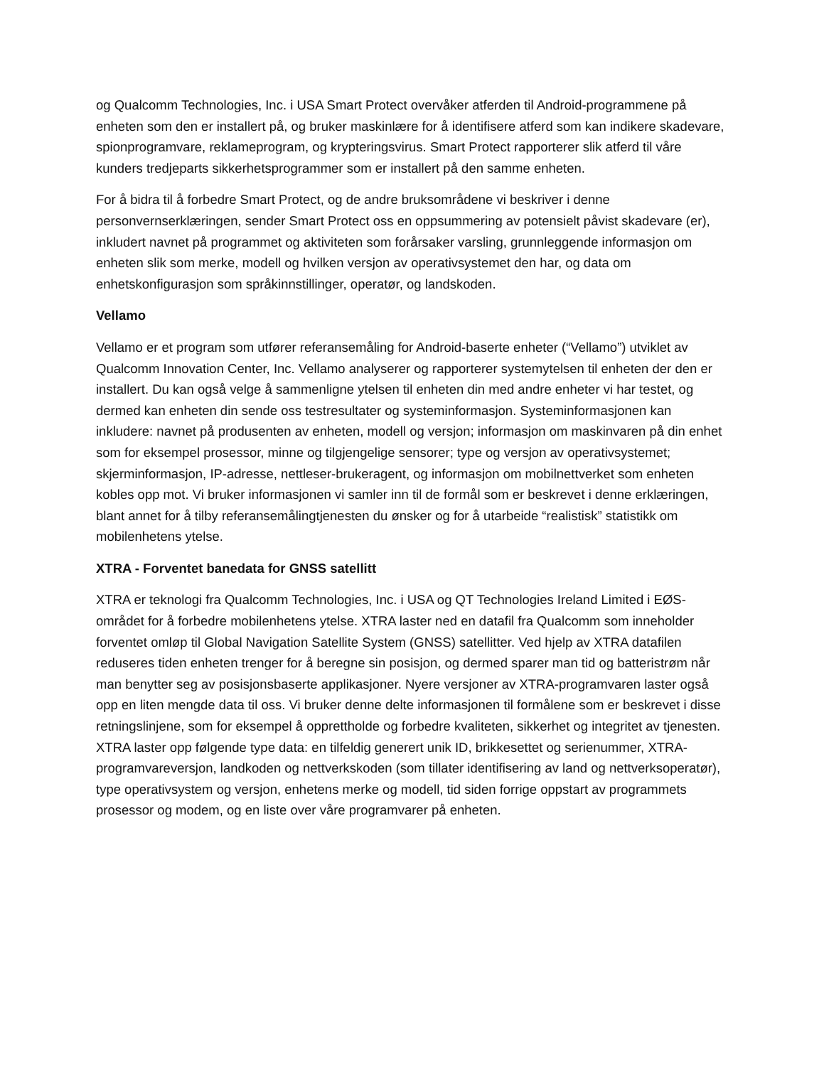og Qualcomm Technologies, Inc. i USA Smart Protect overvåker atferden til Android-programmene på enheten som den er installert på, og bruker maskinlære for å identifisere atferd som kan indikere skadevare, spionprogramvare, reklameprogram, og krypteringsvirus. Smart Protect rapporterer slik atferd til våre kunders tredjeparts sikkerhetsprogrammer som er installert på den samme enheten.
For å bidra til å forbedre Smart Protect, og de andre bruksområdene vi beskriver i denne personvernserklæringen, sender Smart Protect oss en oppsummering av potensielt påvist skadevare (er), inkludert navnet på programmet og aktiviteten som forårsaker varsling, grunnleggende informasjon om enheten slik som merke, modell og hvilken versjon av operativsystemet den har, og data om enhetskonfigurasjon som språkinnstillinger, operatør, og landskoden.
Vellamo
Vellamo er et program som utfører referansemåling for Android-baserte enheter (“Vellamo”) utviklet av Qualcomm Innovation Center, Inc. Vellamo analyserer og rapporterer systemytelsen til enheten der den er installert. Du kan også velge å sammenligne ytelsen til enheten din med andre enheter vi har testet, og dermed kan enheten din sende oss testresultater og systeminformasjon. Systeminformasjonen kan inkludere: navnet på produsenten av enheten, modell og versjon; informasjon om maskinvaren på din enhet som for eksempel prosessor, minne og tilgjengelige sensorer; type og versjon av operativsystemet; skjerminformasjon, IP-adresse, nettleser-brukeragent, og informasjon om mobilnettverket som enheten kobles opp mot. Vi bruker informasjonen vi samler inn til de formål som er beskrevet i denne erklæringen, blant annet for å tilby referansemålingtjenesten du ønsker og for å utarbeide “realistisk” statistikk om mobilenhetens ytelse.
XTRA - Forventet banedata for GNSS satellitt
XTRA er teknologi fra Qualcomm Technologies, Inc. i USA og QT Technologies Ireland Limited i EØS-området for å forbedre mobilenhetens ytelse. XTRA laster ned en datafil fra Qualcomm som inneholder forventet omløp til Global Navigation Satellite System (GNSS) satellitter. Ved hjelp av XTRA datafilen reduseres tiden enheten trenger for å beregne sin posisjon, og dermed sparer man tid og batteristrøm når man benytter seg av posisjonsbaserte applikasjoner. Nyere versjoner av XTRA-programvaren laster også opp en liten mengde data til oss. Vi bruker denne delte informasjonen til formålene som er beskrevet i disse retningslinjene, som for eksempel å opprettholde og forbedre kvaliteten, sikkerhet og integritet av tjenesten. XTRA laster opp følgende type data: en tilfeldig generert unik ID, brikkesettet og serienummer, XTRA-programvareversjon, landkoden og nettverkskoden (som tillater identifisering av land og nettverksoperatør), type operativsystem og versjon, enhetens merke og modell, tid siden forrige oppstart av programmets prosessor og modem, og en liste over våre programvarer på enheten.